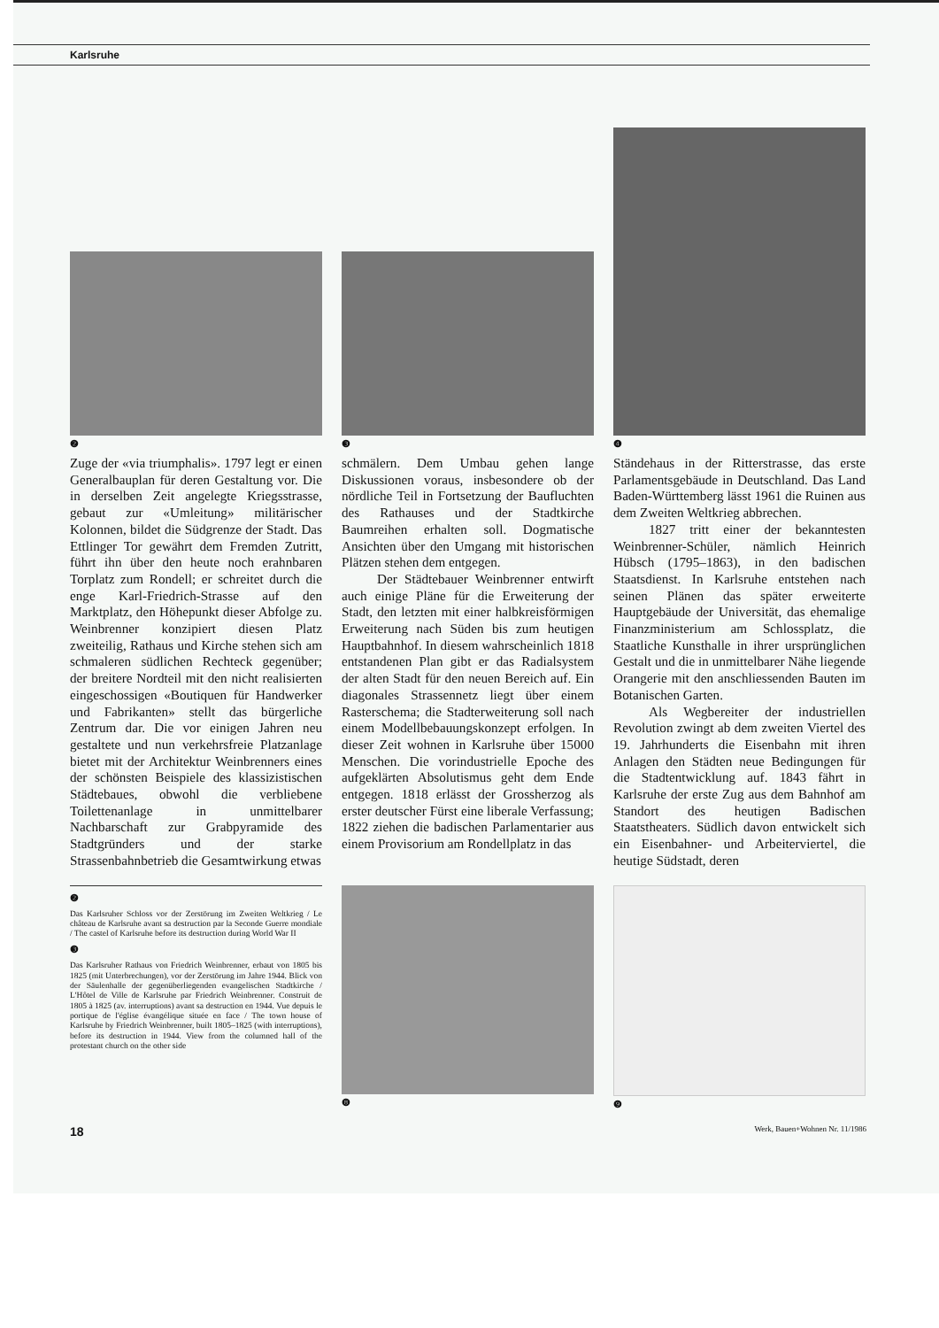Karlsruhe
❷
❸
❹
Zuge der «via triumphalis». 1797 legt er einen Generalbauplan für deren Gestaltung vor. Die in derselben Zeit angelegte Kriegsstrasse, gebaut zur «Umleitung» militärischer Kolonnen, bildet die Südgrenze der Stadt. Das Ettlinger Tor gewährt dem Fremden Zutritt, führt ihn über den heute noch erahnbaren Torplatz zum Rondell; er schreitet durch die enge Karl-Friedrich-Strasse auf den Marktplatz, den Höhepunkt dieser Abfolge zu. Weinbrenner konzipiert diesen Platz zweiteilig, Rathaus und Kirche stehen sich am schmaleren südlichen Rechteck gegenüber; der breitere Nordteil mit den nicht realisierten eingeschossigen «Boutiquen für Handwerker und Fabrikanten» stellt das bürgerliche Zentrum dar. Die vor einigen Jahren neu gestaltete und nun verkehrsfreie Platzanlage bietet mit der Architektur Weinbrenners eines der schönsten Beispiele des klassizistischen Städtebaues, obwohl die verbliebene Toilettenanlage in unmittelbarer Nachbarschaft zur Grabpyramide des Stadtgründers und der starke Strassenbahnbetrieb die Gesamtwirkung etwas
schmälern. Dem Umbau gehen lange Diskussionen voraus, insbesondere ob der nördliche Teil in Fortsetzung der Baufluchten des Rathauses und der Stadtkirche Baumreihen erhalten soll. Dogmatische Ansichten über den Umgang mit historischen Plätzen stehen dem entgegen.
Der Städtebauer Weinbrenner entwirft auch einige Pläne für die Erweiterung der Stadt, den letzten mit einer halbkreisförmigen Erweiterung nach Süden bis zum heutigen Hauptbahnhof. In diesem wahrscheinlich 1818 entstandenen Plan gibt er das Radialsystem der alten Stadt für den neuen Bereich auf. Ein diagonales Strassennetz liegt über einem Rasterschema; die Stadterweiterung soll nach einem Modellbebauungskonzept erfolgen. In dieser Zeit wohnen in Karlsruhe über 15000 Menschen. Die vorindustrielle Epoche des aufgeklärten Absolutismus geht dem Ende entgegen. 1818 erlässt der Grossherzog als erster deutscher Fürst eine liberale Verfassung; 1822 ziehen die badischen Parlamentarier aus einem Provisorium am Rondellplatz in das
Ständehaus in der Ritterstrasse, das erste Parlamentsgebäude in Deutschland. Das Land Baden-Württemberg lässt 1961 die Ruinen aus dem Zweiten Weltkrieg abbrechen.
1827 tritt einer der bekanntesten Weinbrenner-Schüler, nämlich Heinrich Hübsch (1795–1863), in den badischen Staatsdienst. In Karlsruhe entstehen nach seinen Plänen das später erweiterte Hauptgebäude der Universität, das ehemalige Finanzministerium am Schlossplatz, die Staatliche Kunsthalle in ihrer ursprünglichen Gestalt und die in unmittelbarer Nähe liegende Orangerie mit den anschliessenden Bauten im Botanischen Garten.
Als Wegbereiter der industriellen Revolution zwingt ab dem zweiten Viertel des 19. Jahrhunderts die Eisenbahn mit ihren Anlagen den Städten neue Bedingungen für die Stadtentwicklung auf. 1843 fährt in Karlsruhe der erste Zug aus dem Bahnhof am Standort des heutigen Badischen Staatstheaters. Südlich davon entwickelt sich ein Eisenbahner- und Arbeiterviertel, die heutige Südstadt, deren
❷
Das Karlsruher Schloss vor der Zerstörung im Zweiten Weltkrieg / Le château de Karlsruhe avant sa destruction par la Seconde Guerre mondiale / The castel of Karlsruhe before its destruction during World War II
❸
Das Karlsruher Rathaus von Friedrich Weinbrenner, erbaut von 1805 bis 1825 (mit Unterbrechungen), vor der Zerstörung im Jahre 1944. Blick von der Säulenhalle der gegenüberliegenden evangelischen Stadtkirche / L'Hôtel de Ville de Karlsruhe par Friedrich Weinbrenner. Construit de 1805 à 1825 (av. interruptions) avant sa destruction en 1944. Vue depuis le portique de l'église évangélique située en face / The town house of Karlsruhe by Friedrich Weinbrenner, built 1805–1825 (with interruptions), before its destruction in 1944. View from the columned hall of the protestant church on the other side
❽ ❾
18 Werk, Bauen+Wohnen Nr. 11/1986